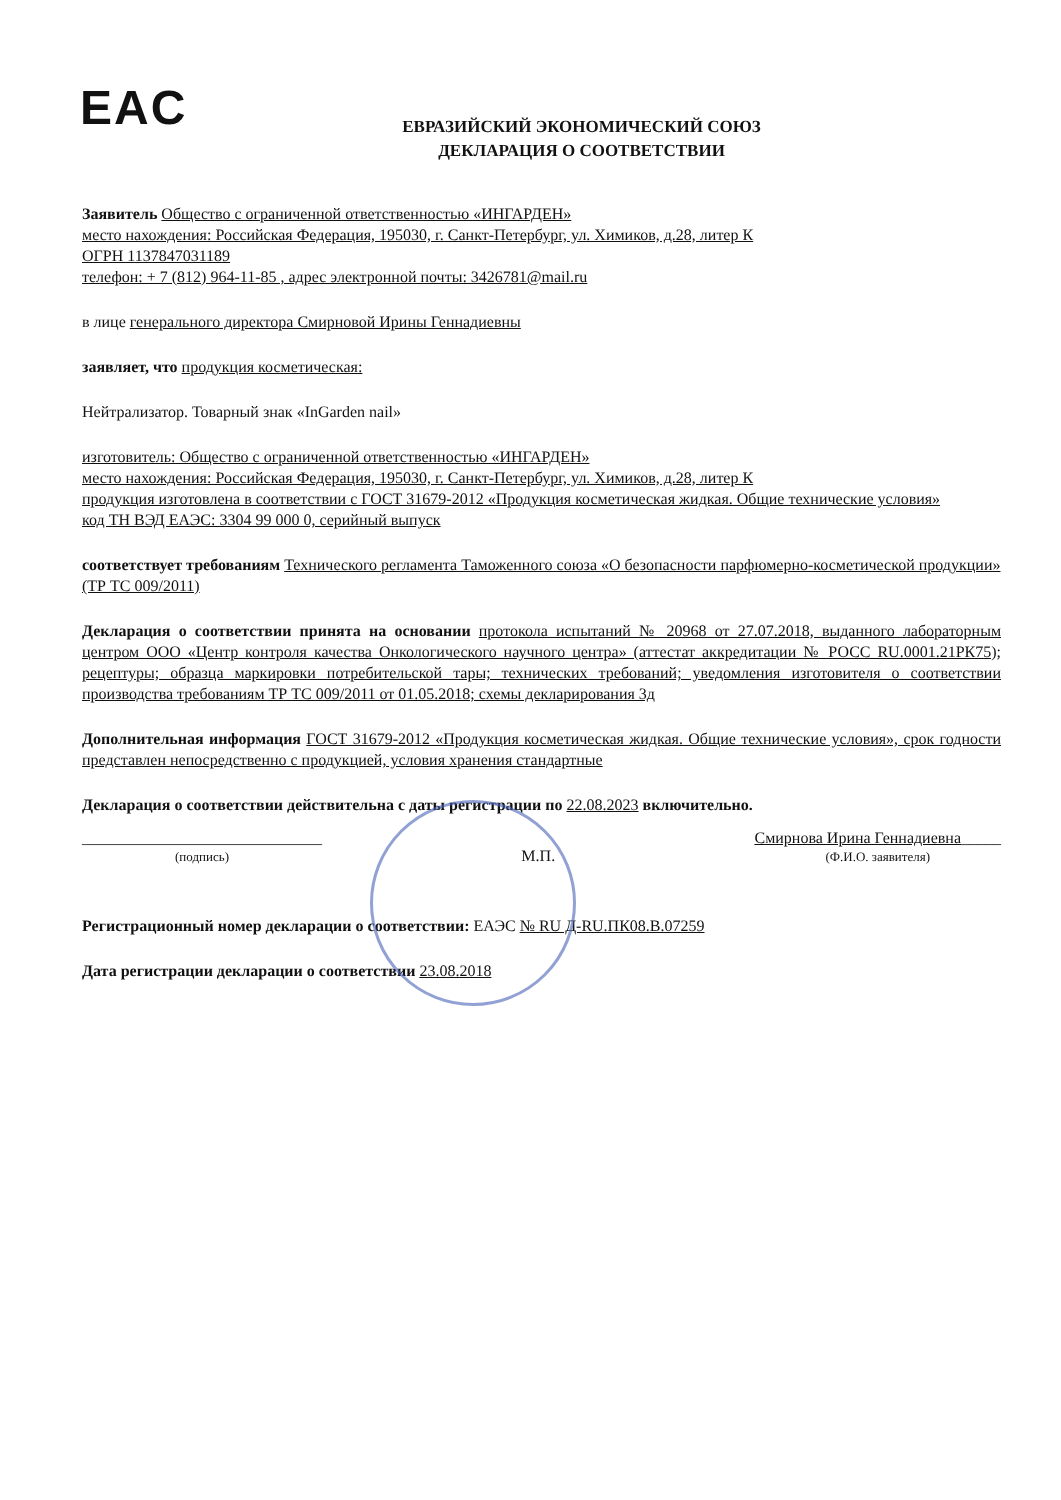EAC
ЕВРАЗИЙСКИЙ ЭКОНОМИЧЕСКИЙ СОЮЗ
ДЕКЛАРАЦИЯ О СООТВЕТСТВИИ
Заявитель Общество с ограниченной ответственностью «ИНГАРДЕН»
место нахождения: Российская Федерация, 195030, г. Санкт-Петербург, ул. Химиков, д.28, литер К
ОГРН 1137847031189
телефон: + 7 (812) 964-11-85 , адрес электронной почты: 3426781@mail.ru
в лице генерального директора Смирновой Ирины Геннадиевны
заявляет, что продукция косметическая:
Нейтрализатор. Товарный знак «InGarden nail»
изготовитель: Общество с ограниченной ответственностью «ИНГАРДЕН»
место нахождения: Российская Федерация, 195030, г. Санкт-Петербург, ул. Химиков, д.28, литер К
продукция изготовлена в соответствии с ГОСТ 31679-2012 «Продукция косметическая жидкая. Общие технические условия»
код ТН ВЭД ЕАЭС: 3304 99 000 0, серийный выпуск
соответствует требованиям Технического регламента Таможенного союза «О безопасности парфюмерно-косметической продукции» (ТР ТС 009/2011)
Декларация о соответствии принята на основании протокола испытаний № 20968 от 27.07.2018, выданного лабораторным центром ООО «Центр контроля качества Онкологического научного центра» (аттестат аккредитации № РОСС RU.0001.21РК75); рецептуры; образца маркировки потребительской тары; технических требований; уведомления изготовителя о соответствии производства требованиям ТР ТС 009/2011 от 01.05.2018; схемы декларирования 3д
Дополнительная информация ГОСТ 31679-2012 «Продукция косметическая жидкая. Общие технические условия», срок годности представлен непосредственно с продукцией, условия хранения стандартные
Декларация о соответствии действительна с даты регистрации по 22.08.2023 включительно.
______________________________
(подпись)
М.П.
Смирнова Ирина Геннадиевна_____
(Ф.И.О. заявителя)
Регистрационный номер декларации о соответствии: ЕАЭС № RU Д-RU.ПК08.В.07259
Дата регистрации декларации о соответствии 23.08.2018